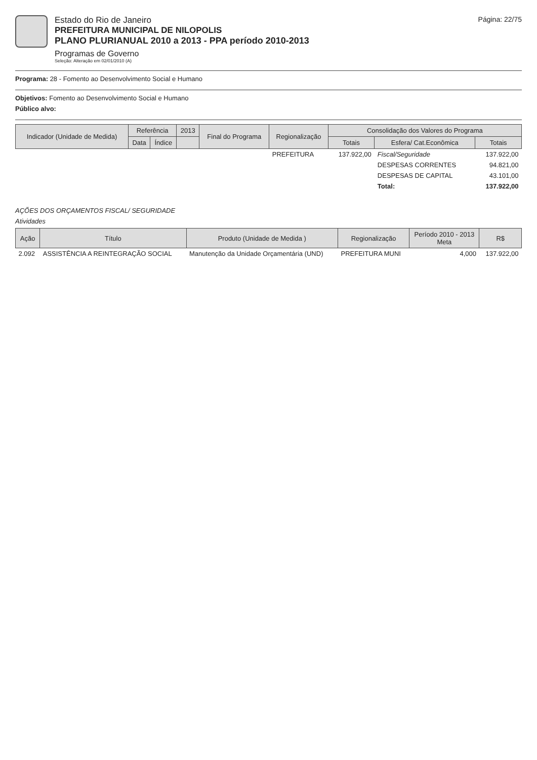Estado do Rio de Janeiro
PREFEITURA MUNICIPAL DE NILOPOLIS
PLANO PLURIANUAL 2010 a 2013 - PPA período 2010-2013
Programas de Governo
Seleção: Alteração em 02/01/2010 (A)
Página: 22/75
Programa: 28 - Fomento ao Desenvolvimento Social e Humano
Objetivos: Fomento ao Desenvolvimento Social e Humano
Público alvo:
| Indicador (Unidade de Medida) | Referência | | 2013 | Final do Programa | Regionalização | Consolidação dos Valores do Programa | | |
| --- | --- | --- | --- | --- | --- | --- | --- | --- |
| | Data | Índice | | | | Totais | Esfera/ Cat.Econômica | Totais |
| | | | | | PREFEITURA | 137.922,00 | Fiscal/Seguridade | 137.922,00 |
| | | | | | | | DESPESAS CORRENTES | 94.821,00 |
| | | | | | | | DESPESAS DE CAPITAL | 43.101,00 |
| | | | | | | | Total: | 137.922,00 |
AÇÕES DOS ORÇAMENTOS FISCAL/ SEGURIDADE
Atividades
| Ação | Título | Produto (Unidade de Medida ) | Regionalização | Período 2010 - 2013 Meta | R$ |
| --- | --- | --- | --- | --- | --- |
| 2.092 | ASSISTÊNCIA A REINTEGRAÇÃO SOCIAL | Manutenção da Unidade Orçamentária (UND) | PREFEITURA MUNI | 4,000 | 137.922,00 |